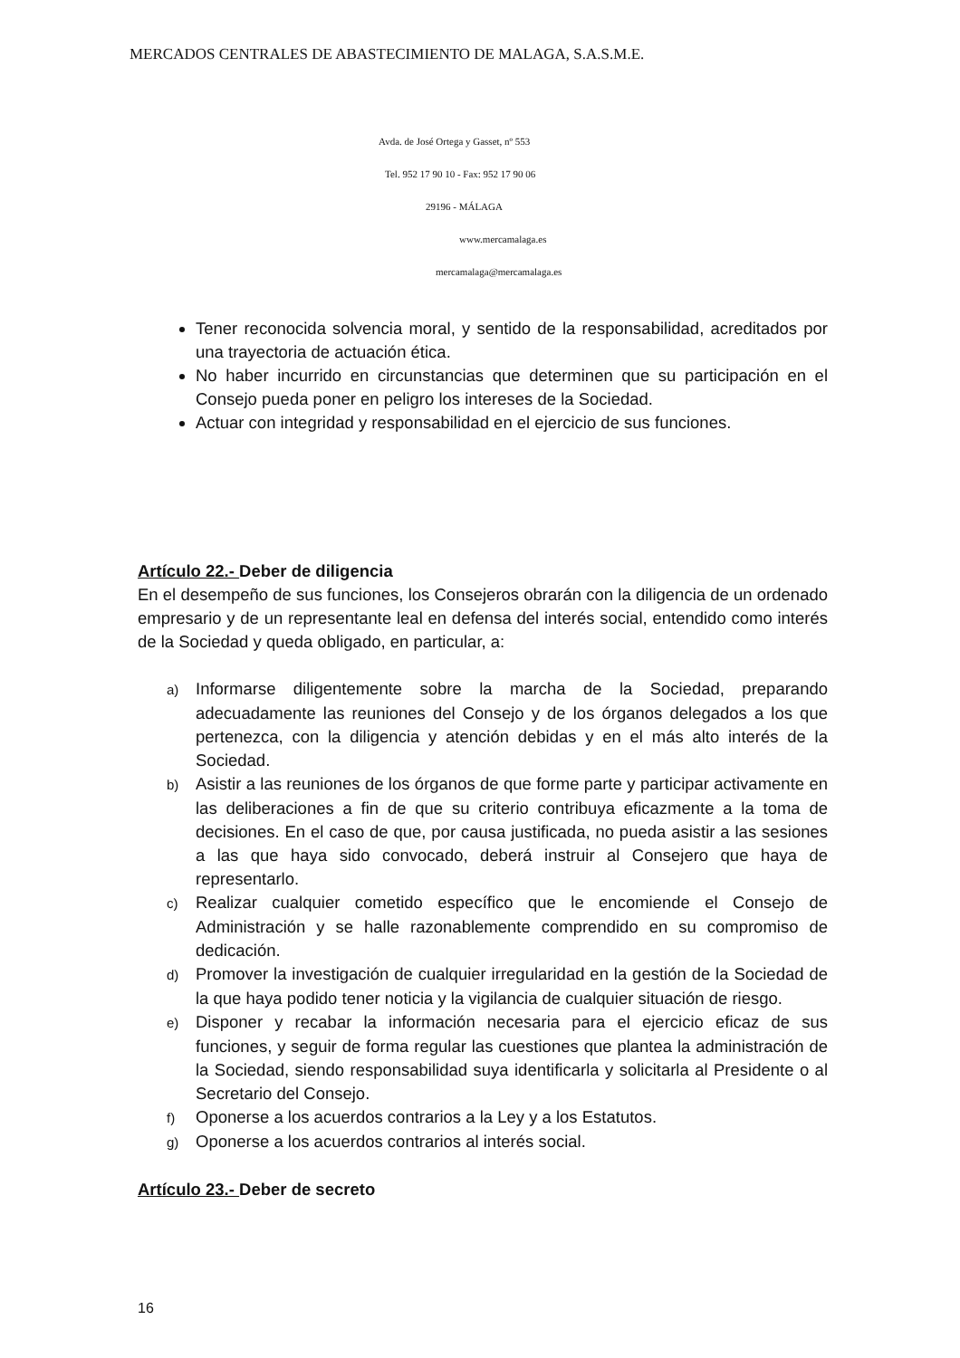MERCADOS CENTRALES DE ABASTECIMIENTO DE MALAGA, S.A.S.M.E.
Avda. de José Ortega y Gasset, nº 553
Tel. 952 17 90 10 - Fax: 952 17 90 06
29196 - MÁLAGA
www.mercamalaga.es
mercamalaga@mercamalaga.es
Tener reconocida solvencia moral, y sentido de la responsabilidad, acreditados por una trayectoria de actuación ética.
No haber incurrido en circunstancias que determinen que su participación en el Consejo pueda poner en peligro los intereses de la Sociedad.
Actuar con integridad y responsabilidad en el ejercicio de sus funciones.
Artículo 22.- Deber de diligencia
En el desempeño de sus funciones, los Consejeros obrarán con la diligencia de un ordenado empresario y de un representante leal en defensa del interés social, entendido como interés de la Sociedad y queda obligado, en particular, a:
a) Informarse diligentemente sobre la marcha de la Sociedad, preparando adecuadamente las reuniones del Consejo y de los órganos delegados a los que pertenezca, con la diligencia y atención debidas y en el más alto interés de la Sociedad.
b) Asistir a las reuniones de los órganos de que forme parte y participar activamente en las deliberaciones a fin de que su criterio contribuya eficazmente a la toma de decisiones. En el caso de que, por causa justificada, no pueda asistir a las sesiones a las que haya sido convocado, deberá instruir al Consejero que haya de representarlo.
c) Realizar cualquier cometido específico que le encomiende el Consejo de Administración y se halle razonablemente comprendido en su compromiso de dedicación.
d) Promover la investigación de cualquier irregularidad en la gestión de la Sociedad de la que haya podido tener noticia y la vigilancia de cualquier situación de riesgo.
e) Disponer y recabar la información necesaria para el ejercicio eficaz de sus funciones, y seguir de forma regular las cuestiones que plantea la administración de la Sociedad, siendo responsabilidad suya identificarla y solicitarla al Presidente o al Secretario del Consejo.
f) Oponerse a los acuerdos contrarios a la Ley y a los Estatutos.
g) Oponerse a los acuerdos contrarios al interés social.
Artículo 23.- Deber de secreto
16